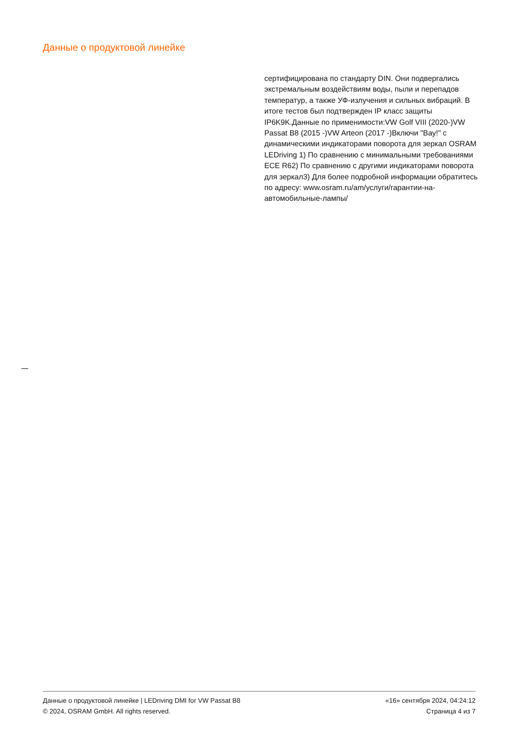Данные о продуктовой линейке
сертифицирована по стандарту DIN. Они подвергались экстремальным воздействиям воды, пыли и перепадов температур, а также УФ-излучения и сильных вибраций. В итоге тестов был подтвержден IP класс защиты IP6K9K.Данные по применимости:VW Golf VIII (2020-)VW Passat B8 (2015 -)VW Arteon (2017 -)Включи "Вау!" с динамическими индикаторами поворота для зеркал OSRAM LEDriving 1) По сравнению с минимальными требованиями ECE R62) По сравнению с другими индикаторами поворота для зеркал3) Для более подробной информации обратитесь по адресу: www.osram.ru/am/услуги/гарантии-на-автомобильные-лампы/
Данные о продуктовой линейке | LEDriving DMI for VW Passat B8
© 2024, OSRAM GmbH. All rights reserved.
«16» сентября 2024, 04:24:12
Страница 4 из 7